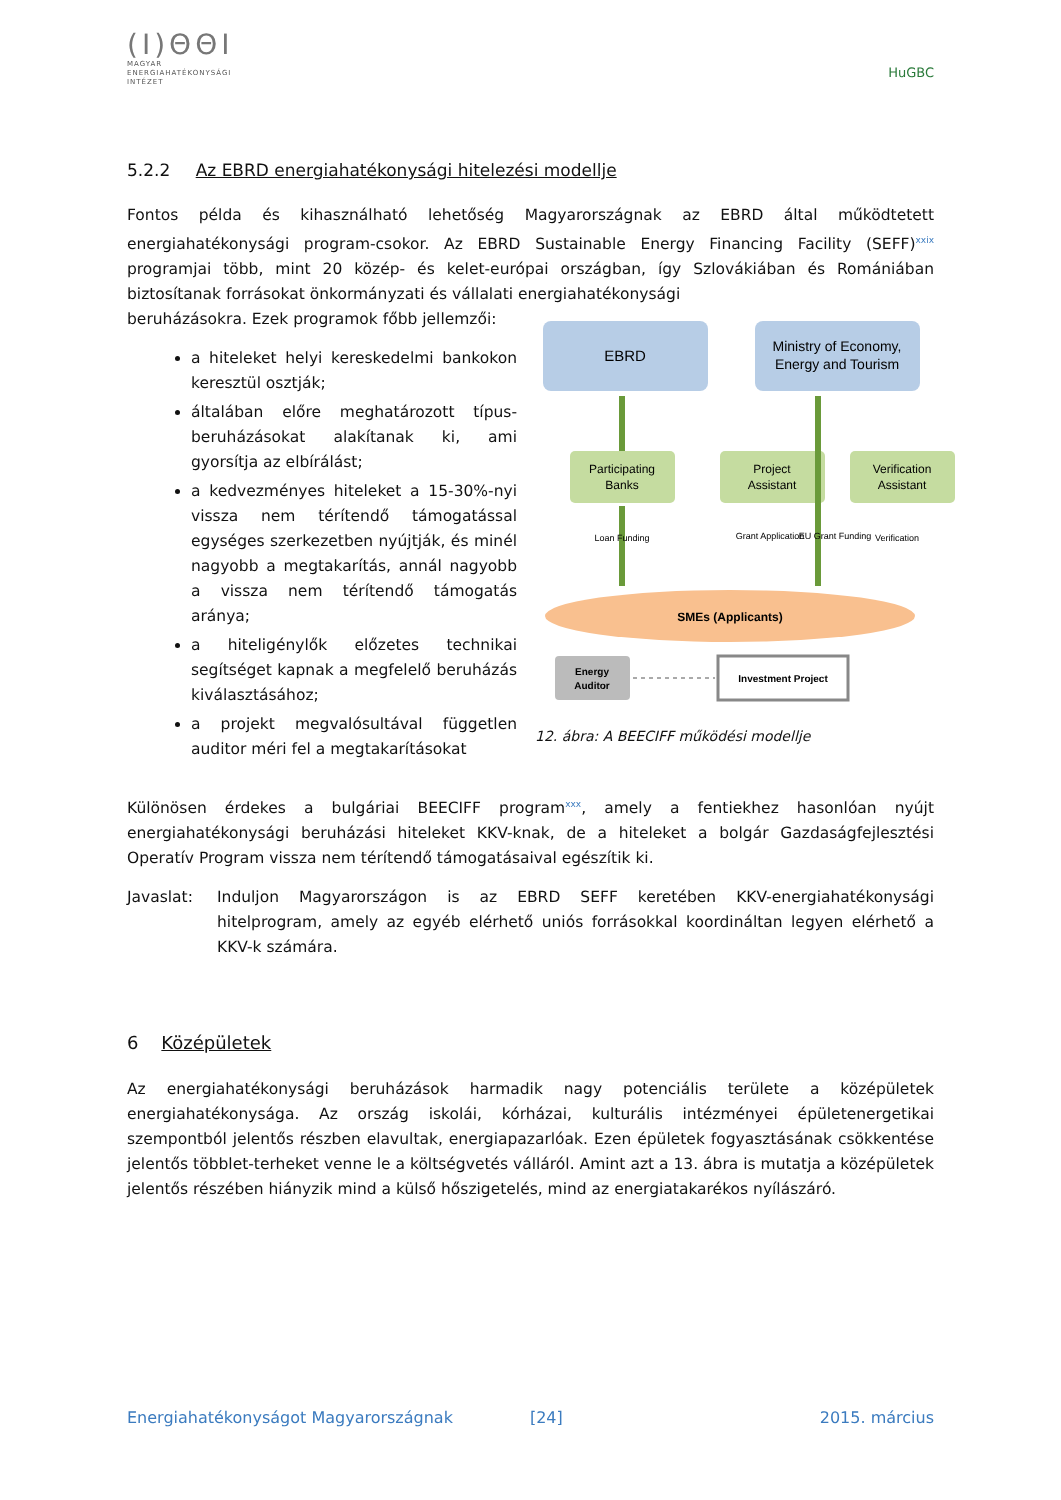(I)ΘΘI
MAGYAR
ENERGIAHATÉKONYSÁGI
INTÉZET
HuGBC
5.2.2 Az EBRD energiahatékonysági hitelezési modellje
Fontos példa és kihasználható lehetőség Magyarországnak az EBRD által működtetett energiahatékonysági program-csokor. Az EBRD Sustainable Energy Financing Facility (SEFF)<sup>xxix</sup> programjai több, mint 20 közép- és kelet-európai országban, így Szlovákiában és Romániában biztosítanak forrásokat önkormányzati és vállalati energiahatékonysági
beruházásokra. Ezek programok főbb jellemzői:
a hiteleket helyi kereskedelmi bankokon keresztül osztják;
általában előre meghatározott típus-beruházásokat alakítanak ki, ami gyorsítja az elbírálást;
a kedvezményes hiteleket a 15-30%-nyi vissza nem térítendő támogatással egységes szerkezetben nyújtják, és minél nagyobb a megtakarítás, annál nagyobb a vissza nem térítendő támogatás aránya;
a hiteligénylők előzetes technikai segítséget kapnak a megfelelő beruházás kiválasztásához;
a projekt megvalósultával független auditor méri fel a megtakarításokat
EBRD
Ministry of Economy,
Energy and Tourism
Participating
Banks
Project
Assistant
Verification
Assistant
Loan Funding
Grant Application
EU Grant Funding
Verification
SMEs (Applicants)
Energy
Auditor
Investment Project
12. ábra: A BEECIFF működési modellje
Különösen érdekes a bulgáriai BEECIFF program<sup>xxx</sup>, amely a fentiekhez hasonlóan nyújt energiahatékonysági beruházási hiteleket KKV-knak, de a hiteleket a bolgár Gazdaságfejlesztési Operatív Program vissza nem térítendő támogatásaival egészítik ki.
Javaslat: Induljon Magyarországon is az EBRD SEFF keretében KKV-energiahatékonysági hitelprogram, amely az egyéb elérhető uniós forrásokkal koordináltan legyen elérhető a KKV-k számára.
6 Középületek
Az energiahatékonysági beruházások harmadik nagy potenciális területe a középületek energiahatékonysága. Az ország iskolái, kórházai, kulturális intézményei épületenergetikai szempontból jelentős részben elavultak, energiapazarlóak. Ezen épületek fogyasztásának csökkentése jelentős többlet-terheket venne le a költségvetés válláról. Amint azt a 13. ábra is mutatja a középületek jelentős részében hiányzik mind a külső hőszigetelés, mind az energiatakarékos nyílászáró.
Energiahatékonyságot Magyarországnak [24] 2015. március